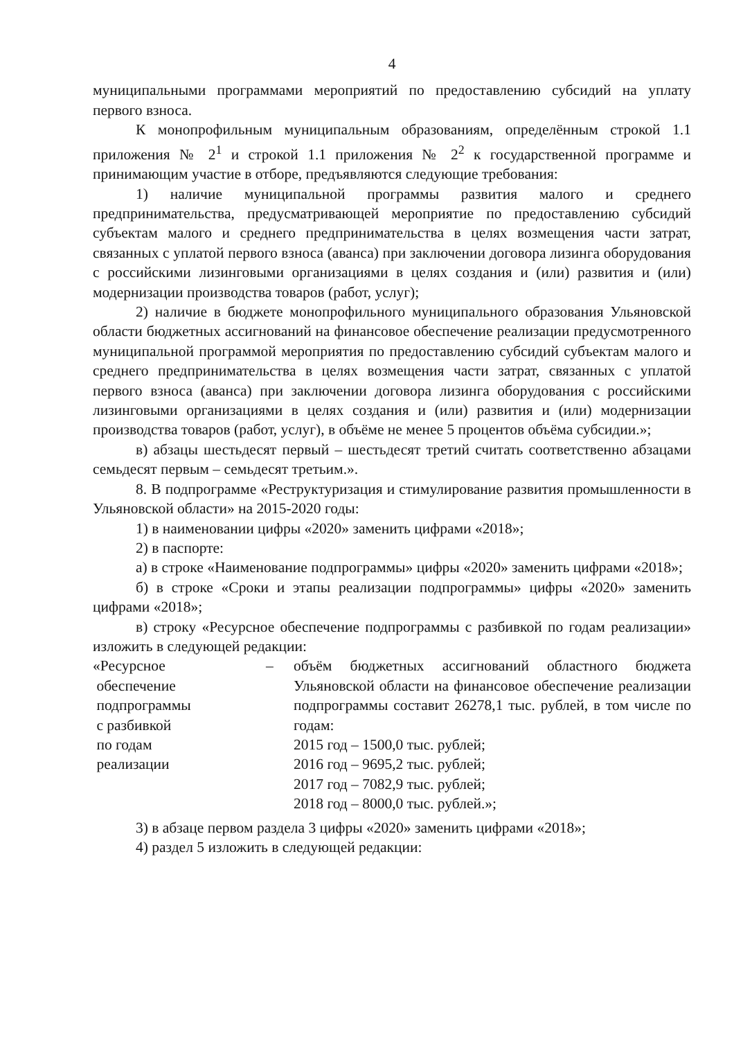4
муниципальными программами мероприятий по предоставлению субсидий на уплату первого взноса.
К монопрофильным муниципальным образованиям, определённым строкой 1.1 приложения № 2<sup>1</sup> и строкой 1.1 приложения № 2<sup>2</sup> к государственной программе и принимающим участие в отборе, предъявляются следующие требования:
1) наличие муниципальной программы развития малого и среднего предпринимательства, предусматривающей мероприятие по предоставлению субсидий субъектам малого и среднего предпринимательства в целях возмещения части затрат, связанных с уплатой первого взноса (аванса) при заключении договора лизинга оборудования с российскими лизинговыми организациями в целях создания и (или) развития и (или) модернизации производства товаров (работ, услуг);
2) наличие в бюджете монопрофильного муниципального образования Ульяновской области бюджетных ассигнований на финансовое обеспечение реализации предусмотренного муниципальной программой мероприятия по предоставлению субсидий субъектам малого и среднего предпринимательства в целях возмещения части затрат, связанных с уплатой первого взноса (аванса) при заключении договора лизинга оборудования с российскими лизинговыми организациями в целях создания и (или) развития и (или) модернизации производства товаров (работ, услуг), в объёме не менее 5 процентов объёма субсидии.»;
в) абзацы шестьдесят первый – шестьдесят третий считать соответственно абзацами семьдесят первым – семьдесят третьим.».
8. В подпрограмме «Реструктуризация и стимулирование развития промышленности в Ульяновской области» на 2015-2020 годы:
1) в наименовании цифры «2020» заменить цифрами «2018»;
2) в паспорте:
а) в строке «Наименование подпрограммы» цифры «2020» заменить цифрами «2018»;
б) в строке «Сроки и этапы реализации подпрограммы» цифры «2020» заменить цифрами «2018»;
в) строку «Ресурсное обеспечение подпрограммы с разбивкой по годам реализации» изложить в следующей редакции:
«Ресурсное
обеспечение
подпрограммы
с разбивкой
по годам
реализации
– объём бюджетных ассигнований областного бюджета Ульяновской области на финансовое обеспечение реализации подпрограммы составит 26278,1 тыс. рублей, в том числе по годам:
2015 год – 1500,0 тыс. рублей;
2016 год – 9695,2 тыс. рублей;
2017 год – 7082,9 тыс. рублей;
2018 год – 8000,0 тыс. рублей.»;
3) в абзаце первом раздела 3 цифры «2020» заменить цифрами «2018»;
4) раздел 5 изложить в следующей редакции: